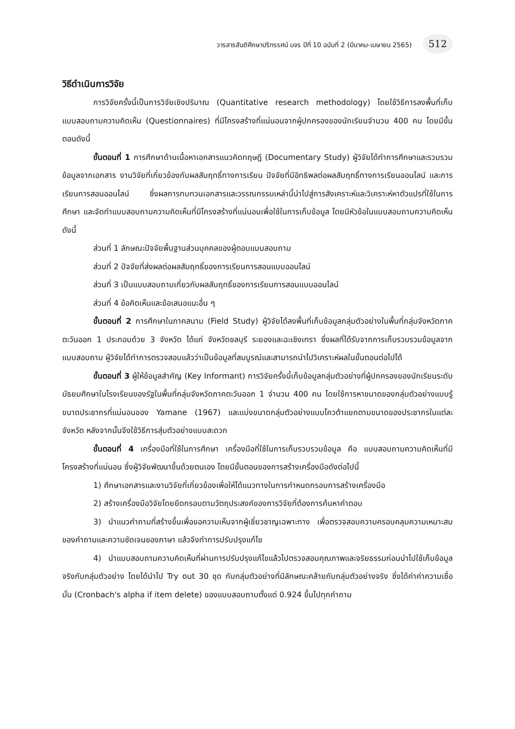วารสารสันติศึกษาปริทรรศน์ มจร ปีที่ 10 ฉบับที่ 2 (มีนาคม-เมษายน 2565) 512
วิธีดำเนินการวิจัย
การวิจัยครั้งนี้เป็นการวิจัยเชิงปริมาณ (Quantitative research methodology) โดยใช้วิธีการลงพื้นที่เก็บแบบสอบถามความคิดเห็น (Questionnaires) ที่มีโครงสร้างที่แน่นอนจากผู้ปกครองของนักเรียนจำนวน 400 คน โดยมีขั้นตอนดังนี้
ขั้นตอนที่ 1 การศึกษาด้านเนื้อหาเอกสารแนวคิดทฤษฎี (Documentary Study) ผู้วิจัยได้ทำการศึกษาและรวบรวมข้อมูลจากเอกสาร งานวิจัยที่เกี่ยวข้องกับผลสัมฤทธิ์ทางการเรียน ปัจจัยที่มีอิทธิพลต่อผลสัมฤทธิ์ทางการเรียนออนไลน์ และการเรียนการสอนออนไลน์ ซึ่งผลการทบทวนเอกสารและวรรณกรรมเหล่านี้นำไปสู่การสังเคราะห์และวิเคราะห์หาตัวแปรที่ใช้ในการศึกษา และจัดทำแบบสอบถามความคิดเห็นที่มีโครงสร้างที่แน่นอนเพื่อใช้ในการเก็บข้อมูล โดยมีหัวข้อในแบบสอบถามความคิดเห็นดังนี้
ส่วนที่ 1 ลักษณะปัจจัยพื้นฐานส่วนบุคคลของผู้ตอบแบบสอบถาม
ส่วนที่ 2 ปัจจัยที่ส่งผลต่อผลสัมฤทธิ์ของการเรียนการสอนแบบออนไลน์
ส่วนที่ 3 เป็นแบบสอบถามเกี่ยวกับผลสัมฤทธิ์ของการเรียนการสอนแบบออนไลน์
ส่วนที่ 4 ข้อคิดเห็นและข้อเสนอแนะอื่น ๆ
ขั้นตอนที่ 2 การศึกษาในภาคสนาม (Field Study) ผู้วิจัยได้ลงพื้นที่เก็บข้อมูลกลุ่มตัวอย่างในพื้นที่กลุ่มจังหวัดภาคตะวันออก 1 ประกอบด้วย 3 จังหวัด ได้แก่ จังหวัดชลบุรี ระยองและฉะเชิงเทรา ซึ่งผลที่ได้รับจากการเก็บรวบรวมข้อมูลจากแบบสอบถาม ผู้วิจัยได้ทำการตรวจสอบแล้วว่าเป็นข้อมูลที่สมบูรณ์และสามารถนำไปวิเคราะห์ผลในขั้นตอนต่อไปได้
ขั้นตอนที่ 3 ผู้ให้ข้อมูลสำคัญ (Key Informant) การวิจัยครั้งนี้เก็บข้อมูลกลุ่มตัวอย่างที่ผู้ปกครองของนักเรียนระดับมัธยมศึกษาในโรงเรียนของรัฐในพื้นที่กลุ่มจังหวัดภาคตะวันออก 1 จำนวน 400 คน โดยใช้การหาขนาดของกลุ่มตัวอย่างแบบรู้ขนาดประชากรที่แน่นอนของ Yamane (1967) และแบ่งขนาดกลุ่มตัวอย่างแบบโควต้าแยกตามขนาดของประชากรในแต่ละจังหวัด หลังจากนั้นจึงใช้วิธีการสุ่มตัวอย่างแบบสะดวก
ขั้นตอนที่ 4 เครื่องมือที่ใช้ในการศึกษา เครื่องมือที่ใช้ในการเก็บรวบรวมข้อมูล คือ แบบสอบถามความคิดเห็นที่มีโครงสร้างที่แน่นอน ซึ่งผู้วิจัยพัฒนาขึ้นด้วยตนเอง โดยมีขั้นตอนของการสร้างเครื่องมือดังต่อไปนี้
1) ศึกษาเอกสารและงานวิจัยที่เกี่ยวข้องเพื่อให้ได้แนวทางในการกำหนดกรอบการสร้างเครื่องมือ
2) สร้างเครื่องมือวิจัยโดยยึดกรอบตามวัตถุประสงค์ของการวิจัยที่ต้องการค้นหาคำตอบ
3) นำแนวคำถามที่สร้างขึ้นเพื่อขอความเห็นจากผู้เชี่ยวชาญเฉพาะทาง เพื่อตรวจสอบความครอบคลุมความเหมาะสมของคำถามและความชัดเจนของภาษา แล้วจึงทำการปรับปรุงแก้ไข
4) นำแบบสอบถามความคิดเห็นที่ผ่านการปรับปรุงแก้ไขแล้วไปตรวจสอบคุณภาพและจริยธรรมก่อนนำไปใช้เก็บข้อมูลจริงกับกลุ่มตัวอย่าง โดยได้นำไป Try out 30 ชุด กับกลุ่มตัวอย่างที่มีลักษณะคล้ายกับกลุ่มตัวอย่างจริง ซึ่งได้ค่าค่าความเชื่อมั่น (Cronbach's alpha if item delete) ของแบบสอบถามตั้งแต่ 0.924 ขึ้นไปทุกคำถาม